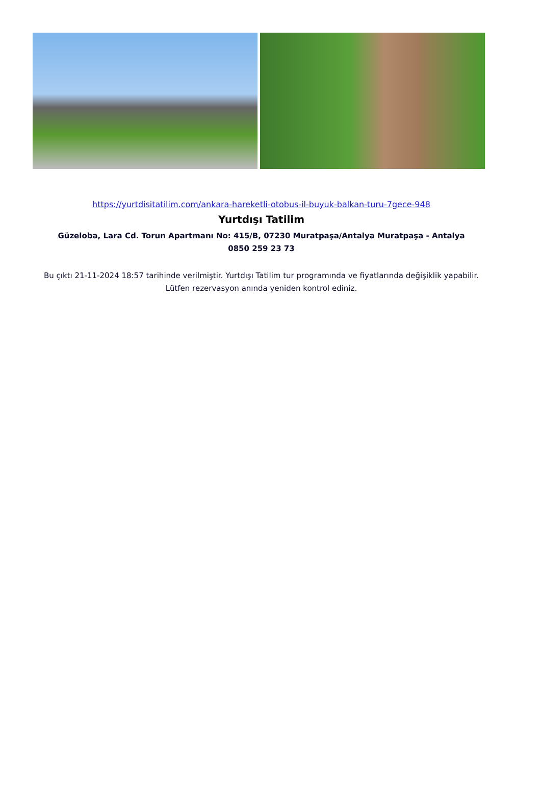https://yurtdisitatilim.com/ankara-hareketli-otobus-il-buyuk-balkan-turu-7gece-948
Yurtdışı Tatilim
Güzeloba, Lara Cd. Torun Apartmanı No: 415/B, 07230 Muratpaşa/Antalya Muratpaşa - Antalya
0850 259 23 73
Bu çıktı 21-11-2024 18:57 tarihinde verilmiştir. Yurtdışı Tatilim tur programında ve fiyatlarında değişiklik yapabilir. Lütfen rezervasyon anında yeniden kontrol ediniz.